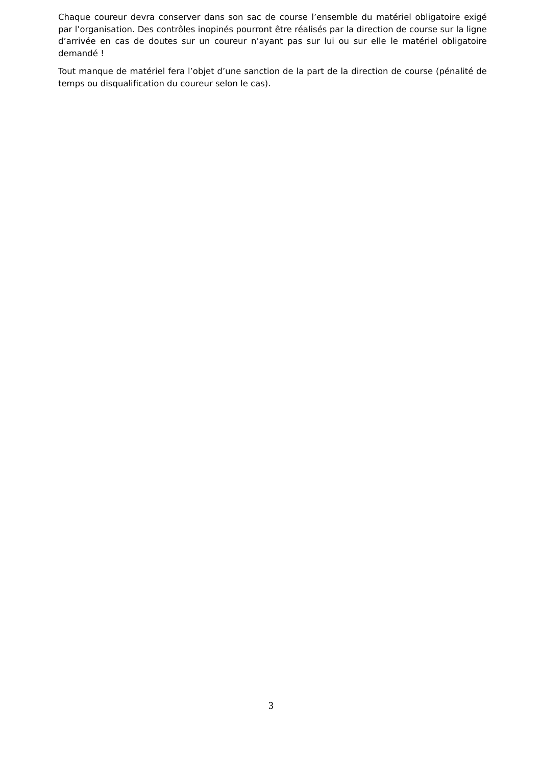Chaque coureur devra conserver dans son sac de course l’ensemble du matériel obligatoire exigé par l’organisation. Des contrôles inopinés pourront être réalisés par la direction de course sur la ligne d’arrivée en cas de doutes sur un coureur n’ayant pas sur lui ou sur elle le matériel obligatoire demandé !
Tout manque de matériel fera l’objet d’une sanction de la part de la direction de course (pénalité de temps ou disqualification du coureur selon le cas).
3